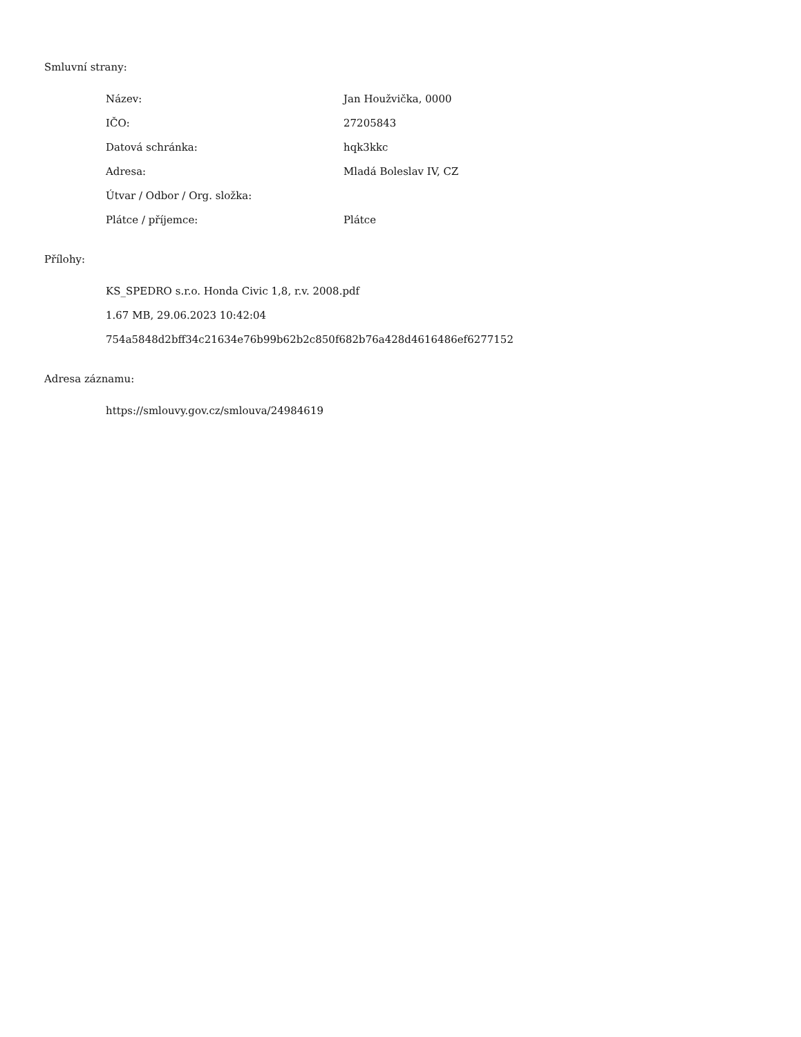Smluvní strany:
| Název: | Jan Houžvička, 0000 |
| IČO: | 27205843 |
| Datová schránka: | hqk3kkc |
| Adresa: | Mladá Boleslav IV, CZ |
| Útvar / Odbor / Org. složka: | |
| Plátce / příjemce: | Plátce |
Přílohy:
KS_SPEDRO s.r.o. Honda Civic 1,8, r.v. 2008.pdf
1.67 MB, 29.06.2023 10:42:04
754a5848d2bff34c21634e76b99b62b2c850f682b76a428d4616486ef6277152
Adresa záznamu:
https://smlouvy.gov.cz/smlouva/24984619